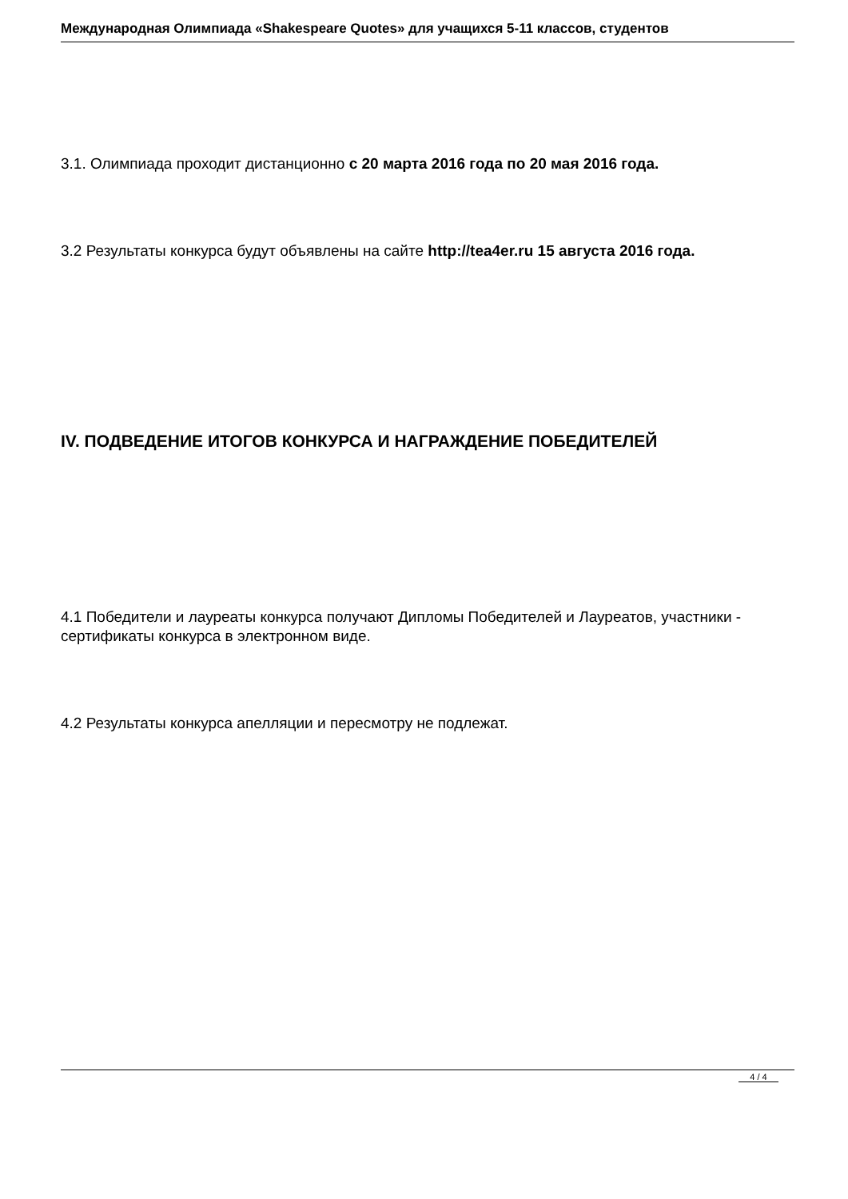Международная Олимпиада «Shakespeare Quotes» для учащихся 5-11 классов, студентов
3.1. Олимпиада проходит дистанционно с 20 марта 2016 года по 20 мая 2016 года.
3.2 Результаты конкурса будут объявлены на сайте http://tea4er.ru 15 августа 2016 года.
IV. ПОДВЕДЕНИЕ ИТОГОВ КОНКУРСА И НАГРАЖДЕНИЕ ПОБЕДИТЕЛЕЙ
4.1 Победители и лауреаты конкурса получают Дипломы Победителей и Лауреатов, участники - сертификаты конкурса в электронном виде.
4.2 Результаты конкурса апелляции и пересмотру не подлежат.
4 / 4